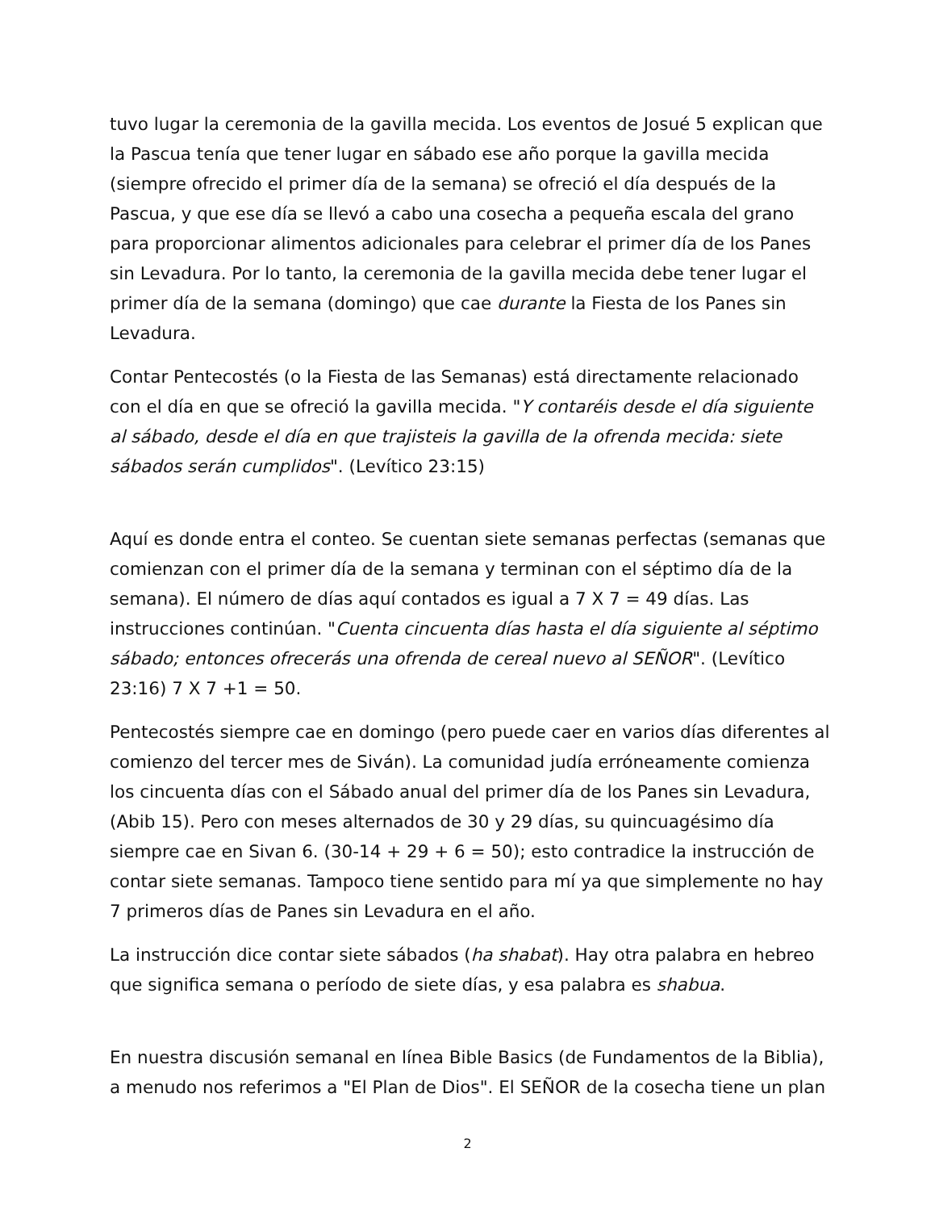tuvo lugar la ceremonia de la gavilla mecida. Los eventos de Josué 5 explican que la Pascua tenía que tener lugar en sábado ese año porque la gavilla mecida (siempre ofrecido el primer día de la semana) se ofreció el día después de la Pascua, y que ese día se llevó a cabo una cosecha a pequeña escala del grano para proporcionar alimentos adicionales para celebrar el primer día de los Panes sin Levadura. Por lo tanto, la ceremonia de la gavilla mecida debe tener lugar el primer día de la semana (domingo) que cae durante la Fiesta de los Panes sin Levadura.
Contar Pentecostés (o la Fiesta de las Semanas) está directamente relacionado con el día en que se ofreció la gavilla mecida. "Y contaréis desde el día siguiente al sábado, desde el día en que trajisteis la gavilla de la ofrenda mecida: siete sábados serán cumplidos". (Levítico 23:15)
Aquí es donde entra el conteo. Se cuentan siete semanas perfectas (semanas que comienzan con el primer día de la semana y terminan con el séptimo día de la semana). El número de días aquí contados es igual a 7 X 7 = 49 días. Las instrucciones continúan. "Cuenta cincuenta días hasta el día siguiente al séptimo sábado; entonces ofrecerás una ofrenda de cereal nuevo al SEÑOR". (Levítico 23:16) 7 X 7 +1 = 50.
Pentecostés siempre cae en domingo (pero puede caer en varios días diferentes al comienzo del tercer mes de Siván). La comunidad judía erróneamente comienza los cincuenta días con el Sábado anual del primer día de los Panes sin Levadura, (Abib 15). Pero con meses alternados de 30 y 29 días, su quincuagésimo día siempre cae en Sivan 6. (30-14 + 29 + 6 = 50); esto contradice la instrucción de contar siete semanas. Tampoco tiene sentido para mí ya que simplemente no hay 7 primeros días de Panes sin Levadura en el año.
La instrucción dice contar siete sábados (ha shabat). Hay otra palabra en hebreo que significa semana o período de siete días, y esa palabra es shabua.
En nuestra discusión semanal en línea Bible Basics (de Fundamentos de la Biblia), a menudo nos referimos a "El Plan de Dios". El SEÑOR de la cosecha tiene un plan
2